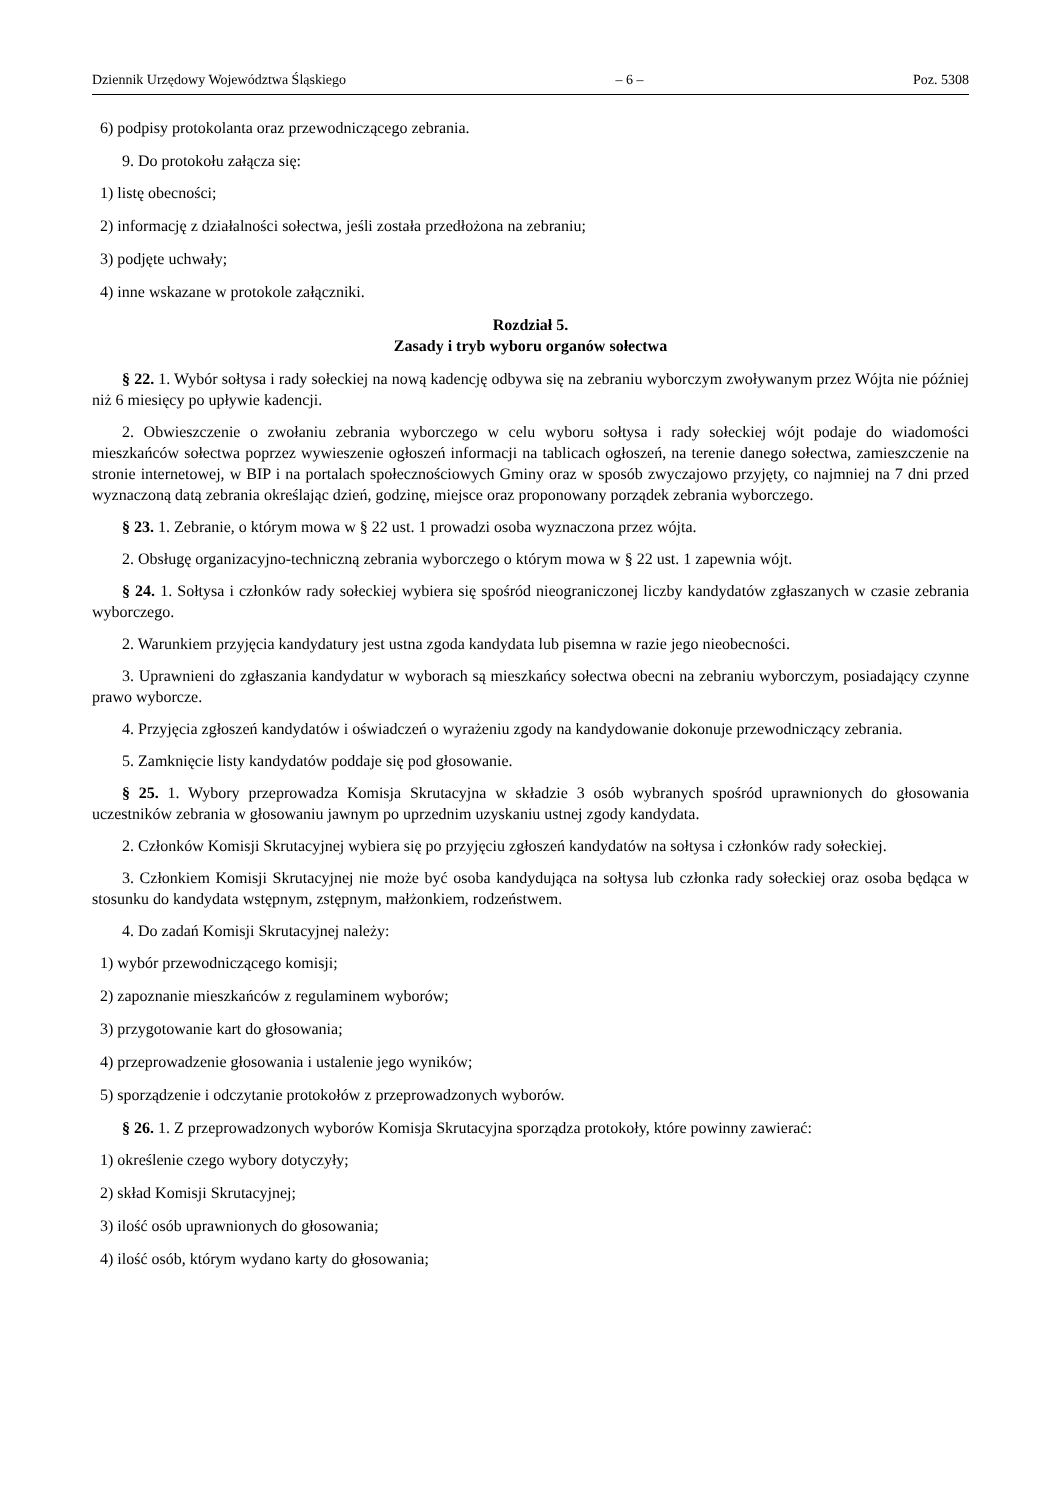Dziennik Urzędowy Województwa Śląskiego – 6 – Poz. 5308
6) podpisy protokolanta oraz przewodniczącego zebrania.
9. Do protokołu załącza się:
1) listę obecności;
2) informację z działalności sołectwa, jeśli została przedłożona na zebraniu;
3) podjęte uchwały;
4) inne wskazane w protokole załączniki.
Rozdział 5.
Zasady i tryb wyboru organów sołectwa
§ 22. 1. Wybór sołtysa i rady sołeckiej na nową kadencję odbywa się na zebraniu wyborczym zwoływanym przez Wójta nie później niż 6 miesięcy po upływie kadencji.
2. Obwieszczenie o zwołaniu zebrania wyborczego w celu wyboru sołtysa i rady sołeckiej wójt podaje do wiadomości mieszkańców sołectwa poprzez wywieszenie ogłoszeń informacji na tablicach ogłoszeń, na terenie danego sołectwa, zamieszczenie na stronie internetowej, w BIP i na portalach społecznościowych Gminy oraz w sposób zwyczajowo przyjęty, co najmniej na 7 dni przed wyznaczoną datą zebrania określając dzień, godzinę, miejsce oraz proponowany porządek zebrania wyborczego.
§ 23. 1. Zebranie, o którym mowa w § 22 ust. 1 prowadzi osoba wyznaczona przez wójta.
2. Obsługę organizacyjno-techniczną zebrania wyborczego o którym mowa w § 22 ust. 1 zapewnia wójt.
§ 24. 1. Sołtysa i członków rady sołeckiej wybiera się spośród nieograniczonej liczby kandydatów zgłaszanych w czasie zebrania wyborczego.
2. Warunkiem przyjęcia kandydatury jest ustna zgoda kandydata lub pisemna w razie jego nieobecności.
3. Uprawnieni do zgłaszania kandydatur w wyborach są mieszkańcy sołectwa obecni na zebraniu wyborczym, posiadający czynne prawo wyborcze.
4. Przyjęcia zgłoszeń kandydatów i oświadczeń o wyrażeniu zgody na kandydowanie dokonuje przewodniczący zebrania.
5. Zamknięcie listy kandydatów poddaje się pod głosowanie.
§ 25. 1. Wybory przeprowadza Komisja Skrutacyjna w składzie 3 osób wybranych spośród uprawnionych do głosowania uczestników zebrania w głosowaniu jawnym po uprzednim uzyskaniu ustnej zgody kandydata.
2. Członków Komisji Skrutacyjnej wybiera się po przyjęciu zgłoszeń kandydatów na sołtysa i członków rady sołeckiej.
3. Członkiem Komisji Skrutacyjnej nie może być osoba kandydująca na sołtysa lub członka rady sołeckiej oraz osoba będąca w stosunku do kandydata wstępnym, zstępnym, małżonkiem, rodzeństwem.
4. Do zadań Komisji Skrutacyjnej należy:
1) wybór przewodniczącego komisji;
2) zapoznanie mieszkańców z regulaminem wyborów;
3) przygotowanie kart do głosowania;
4) przeprowadzenie głosowania i ustalenie jego wyników;
5) sporządzenie i odczytanie protokołów z przeprowadzonych wyborów.
§ 26. 1. Z przeprowadzonych wyborów Komisja Skrutacyjna sporządza protokoły, które powinny zawierać:
1) określenie czego wybory dotyczyły;
2) skład Komisji Skrutacyjnej;
3) ilość osób uprawnionych do głosowania;
4) ilość osób, którym wydano karty do głosowania;